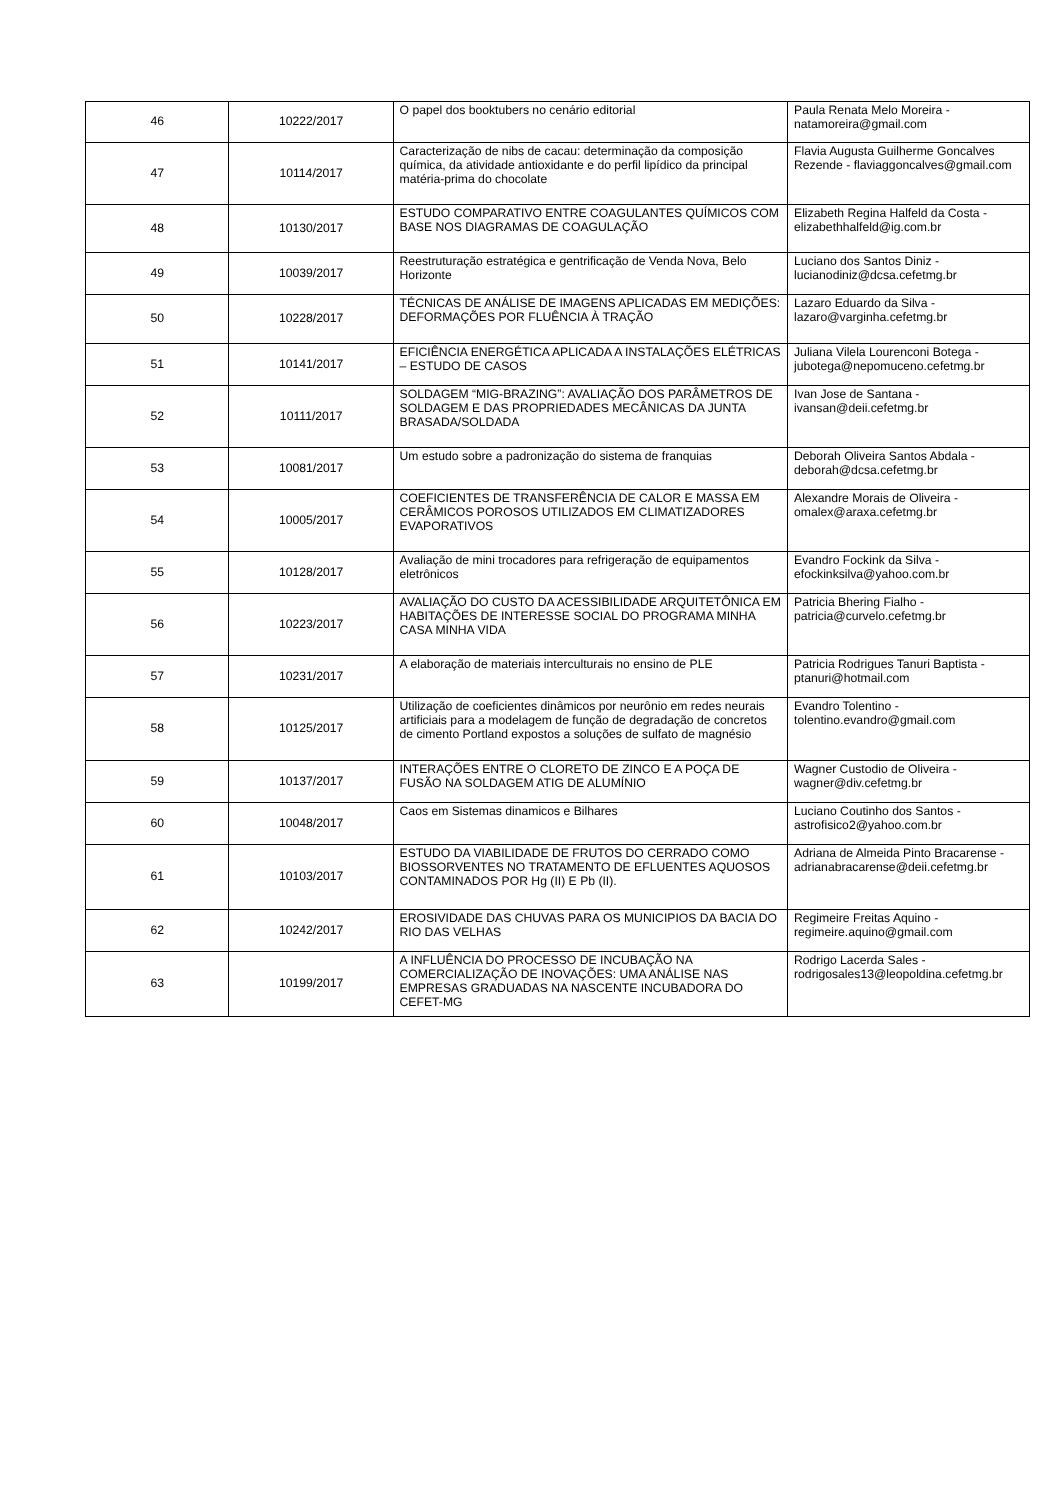| 46 | 10222/2017 | O papel dos booktubers no cenário editorial | Paula Renata Melo Moreira - natamoreira@gmail.com |
| 47 | 10114/2017 | Caracterização de nibs de cacau: determinação da composição química, da atividade antioxidante e do perfil lipídico da principal matéria-prima do chocolate | Flavia Augusta Guilherme Goncalves Rezende - flaviaggoncalves@gmail.com |
| 48 | 10130/2017 | ESTUDO COMPARATIVO ENTRE COAGULANTES QUÍMICOS COM BASE NOS DIAGRAMAS DE COAGULAÇÃO | Elizabeth Regina Halfeld da Costa - elizabethhalfeld@ig.com.br |
| 49 | 10039/2017 | Reestruturação estratégica e gentrificação de Venda Nova, Belo Horizonte | Luciano dos Santos Diniz - lucianodiniz@dcsa.cefetmg.br |
| 50 | 10228/2017 | TÉCNICAS DE ANÁLISE DE IMAGENS APLICADAS EM MEDIÇÕES: DEFORMAÇÕES POR FLUÊNCIA À TRAÇÃO | Lazaro Eduardo da Silva - lazaro@varginha.cefetmg.br |
| 51 | 10141/2017 | EFICIÊNCIA ENERGÉTICA APLICADA A INSTALAÇÕES ELÉTRICAS – ESTUDO DE CASOS | Juliana Vilela Lourenconi Botega - jubotega@nepomuceno.cefetmg.br |
| 52 | 10111/2017 | SOLDAGEM “MIG-BRAZING”: AVALIAÇÃO DOS PARÂMETROS DE SOLDAGEM E DAS PROPRIEDADES MECÂNICAS DA JUNTA BRASADA/SOLDADA | Ivan Jose de Santana - ivansan@deii.cefetmg.br |
| 53 | 10081/2017 | Um estudo sobre a padronização do sistema de franquias | Deborah Oliveira Santos Abdala - deborah@dcsa.cefetmg.br |
| 54 | 10005/2017 | COEFICIENTES DE TRANSFERÊNCIA DE CALOR E MASSA EM CERÂMICOS POROSOS UTILIZADOS EM CLIMATIZADORES EVAPORATIVOS | Alexandre Morais de Oliveira - omalex@araxa.cefetmg.br |
| 55 | 10128/2017 | Avaliação de mini trocadores para refrigeração de equipamentos eletrônicos | Evandro Fockink da Silva - efockinksilva@yahoo.com.br |
| 56 | 10223/2017 | AVALIAÇÃO DO CUSTO DA ACESSIBILIDADE ARQUITETÔNICA EM HABITAÇÕES DE INTERESSE SOCIAL DO PROGRAMA MINHA CASA MINHA VIDA | Patricia Bhering Fialho - patricia@curvelo.cefetmg.br |
| 57 | 10231/2017 | A elaboração de materiais interculturais no ensino de PLE | Patricia Rodrigues Tanuri Baptista - ptanuri@hotmail.com |
| 58 | 10125/2017 | Utilização de coeficientes dinâmicos por neurônio em redes neurais artificiais para a modelagem de função de degradação de concretos de cimento Portland expostos a soluções de sulfato de magnésio | Evandro Tolentino - tolentino.evandro@gmail.com |
| 59 | 10137/2017 | INTERAÇÕES ENTRE O CLORETO DE ZINCO E A POÇA DE FUSÃO NA SOLDAGEM ATIG DE ALUMÍNIO | Wagner Custodio de Oliveira - wagner@div.cefetmg.br |
| 60 | 10048/2017 | Caos em Sistemas dinamicos e Bilhares | Luciano Coutinho dos Santos - astrofisico2@yahoo.com.br |
| 61 | 10103/2017 | ESTUDO DA VIABILIDADE DE FRUTOS DO CERRADO COMO BIOSSORVENTES NO TRATAMENTO DE EFLUENTES AQUOSOS CONTAMINADOS POR Hg (II) E Pb (II). | Adriana de Almeida Pinto Bracarense - adrianabracarense@deii.cefetmg.br |
| 62 | 10242/2017 | EROSIVIDADE DAS CHUVAS PARA OS MUNICIPIOS DA BACIA DO RIO DAS VELHAS | Regimeire Freitas Aquino - regimeire.aquino@gmail.com |
| 63 | 10199/2017 | A INFLUÊNCIA DO PROCESSO DE INCUBAÇÃO NA COMERCIALIZAÇÃO DE INOVAÇÕES: UMA ANÁLISE NAS EMPRESAS GRADUADAS NA NASCENTE INCUBADORA DO CEFET-MG | Rodrigo Lacerda Sales - rodrigosales13@leopoldina.cefetmg.br |